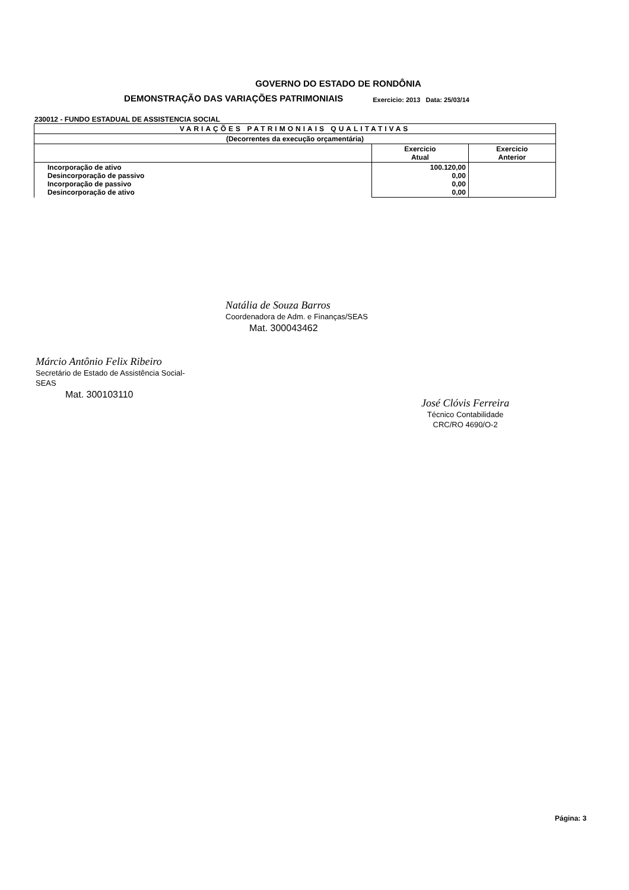GOVERNO DO ESTADO DE RONDÔNIA
DEMONSTRAÇÃO DAS VARIAÇÕES PATRIMONIAIS Exercicio: 2013 Data: 25/03/14
230012 - FUNDO ESTADUAL DE ASSISTENCIA SOCIAL
| VARIAÇÕES PATRIMONIAIS QUALITATIVAS | | |
| --- | --- | --- |
| (Decorrentes da execução orçamentária) | | |
| | Exercicio Atual | Exercicio Anterior |
| Incorporação de ativo Desincorporação de passivo Incorporação de passivo Desincorporação de ativo | 100.120,00 0,00 0,00 0,00 | |
Márcio Antônio Felix Ribeiro
Secretário de Estado de Assistência Social-SEAS
Mat. 300103110
Natália de Souza Barros
Coordenadora de Adm. e Finanças/SEAS
Mat. 300043462
José Clóvis Ferreira
Técnico Contabilidade
CRC/RO 4690/O-2
Página: 3